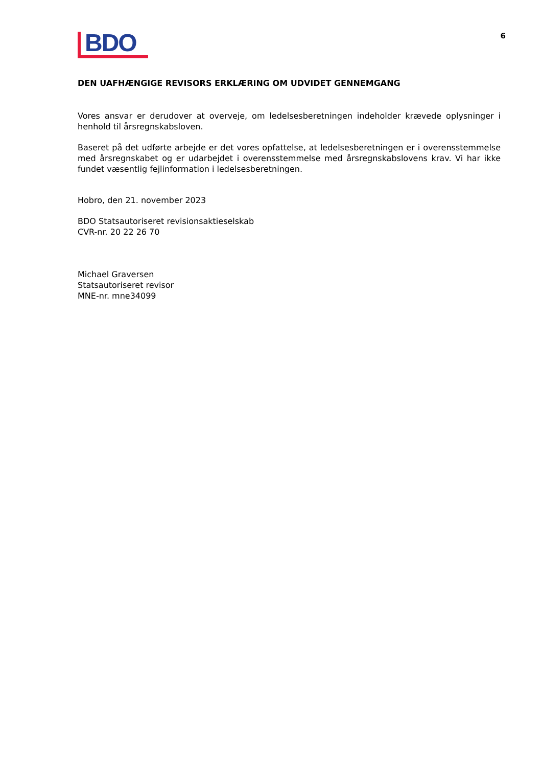BDO
6
DEN UAFHÆNGIGE REVISORS ERKLÆRING OM UDVIDET GENNEMGANG
Vores ansvar er derudover at overveje, om ledelsesberetningen indeholder krævede oplysninger i henhold til årsregnskabsloven.
Baseret på det udførte arbejde er det vores opfattelse, at ledelsesberetningen er i overensstemmelse med årsregnskabet og er udarbejdet i overensstemmelse med årsregnskabslovens krav. Vi har ikke fundet væsentlig fejlinformation i ledelsesberetningen.
Hobro, den 21. november 2023
BDO Statsautoriseret revisionsaktieselskab
CVR-nr. 20 22 26 70
Michael Graversen
Statsautoriseret revisor
MNE-nr. mne34099